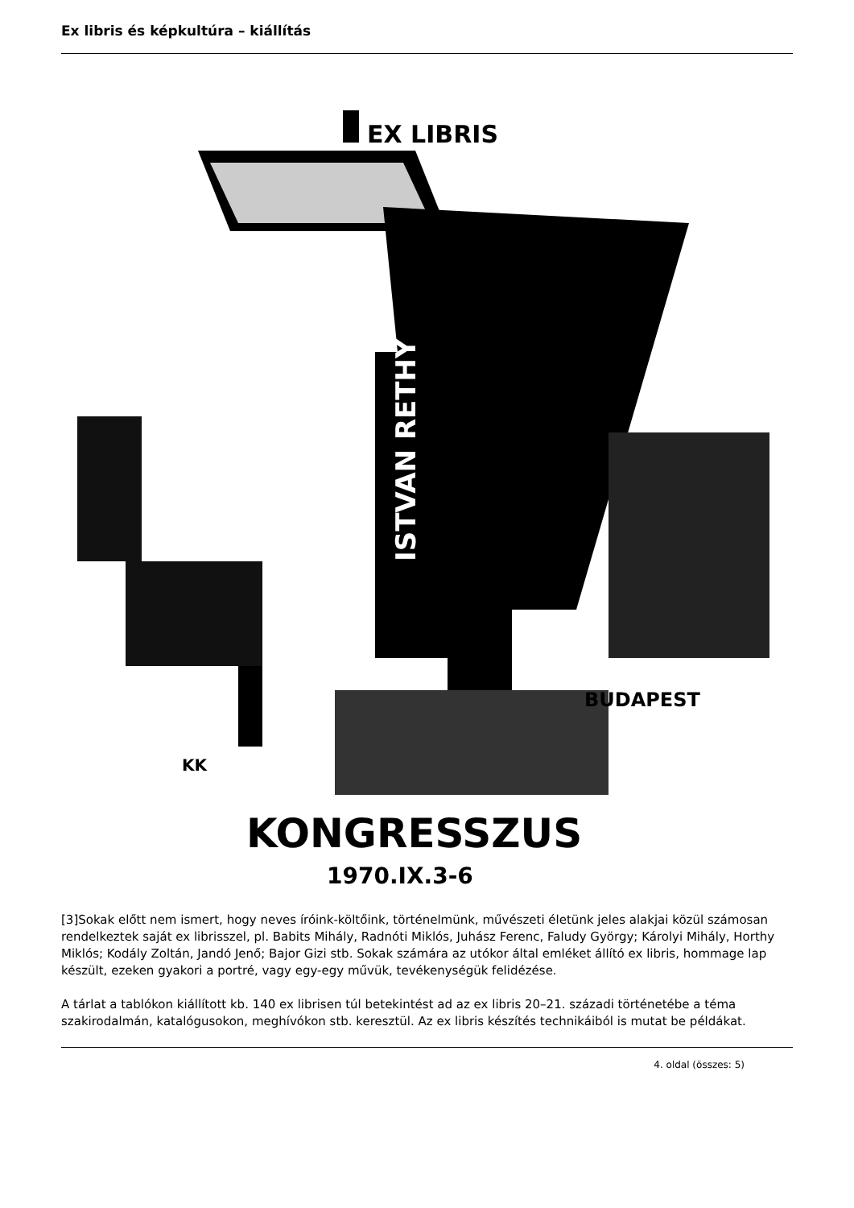Ex libris és képkultúra – kiállítás
EX LIBRIS
BUDAPEST
KK
KONGRESSZUS
1970.IX.3-6
ISTVAN RETHY
[3]Sokak előtt nem ismert, hogy neves íróink-költőink, történelmünk, művészeti életünk jeles alakjai közül számosan rendelkeztek saját ex librisszel, pl. Babits Mihály, Radnóti Miklós, Juhász Ferenc, Faludy György; Károlyi Mihály, Horthy Miklós; Kodály Zoltán, Jandó Jenő; Bajor Gizi stb. Sokak számára az utókor által emléket állító ex libris, hommage lap készült, ezeken gyakori a portré, vagy egy-egy művük, tevékenységük felidézése.
A tárlat a tablókon kiállított kb. 140 ex librisen túl betekintést ad az ex libris 20–21. századi történetébe a téma szakirodalmán, katalógusokon, meghívókon stb. keresztül. Az ex libris készítés technikáiból is mutat be példákat.
4. oldal (összes: 5)